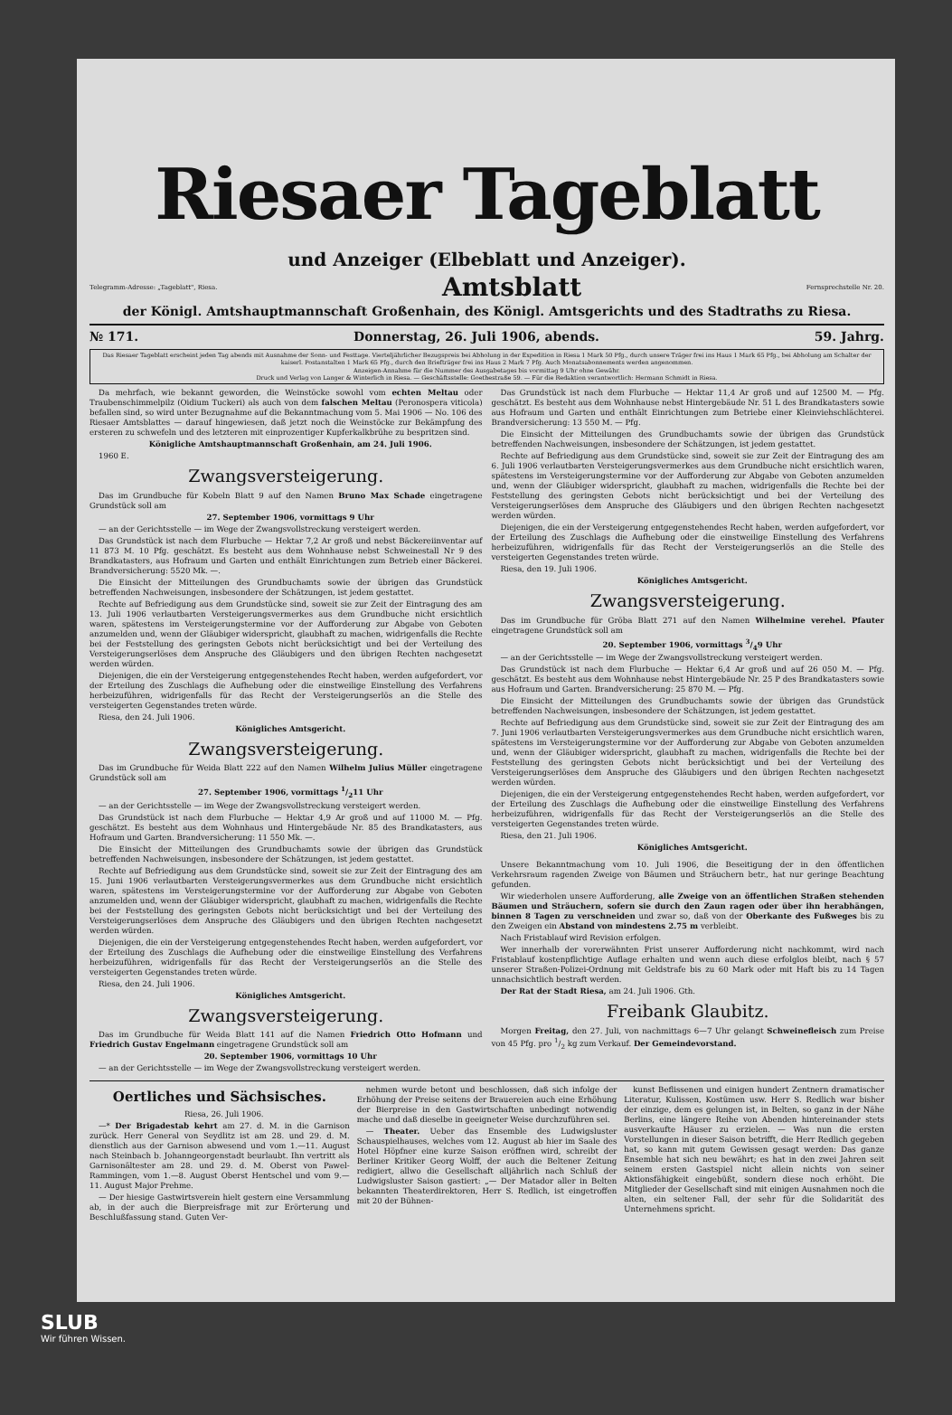Riesaer Tageblatt
und Anzeiger (Elbeblatt und Anzeiger).
Telegramm-Adresse: „Tageblatt", Riesa. Amtsblatt Fernsprechstelle Nr. 20.
der Königl. Amtshauptmannschaft Großenhain, des Königl. Amtsgerichts und des Stadtraths zu Riesa.
№ 171. Donnerstag, 26. Juli 1906, abends. 59. Jahrg.
Das Riesaer Tageblatt erscheint jeden Tag abends mit Ausnahme der Sonn- und Festtage. Vierteljährlicher Bezugspreis bei Abholung in der Expedition in Riesa 1 Mark 50 Pfg., durch unsere Träger frei ins Haus 1 Mark 65 Pfg., bei Abholung am Schalter der kaiserl. Postanstalten 1 Mark 65 Pfg., durch den Briefträger frei ins Haus 2 Mark 7 Pfg. Auch Monatsabonnements werden angenommen.
Anzeigen-Annahme für die Nummer des Ausgabetages bis vormittag 9 Uhr ohne Gewähr.
Druck und Verlag von Langer & Winterlich in Riesa. — Geschäftsstelle: Goethestraße 59. — Für die Redaktion verantwortlich: Hermann Schmidt in Riesa.
Da mehrfach, wie bekannt geworden, die Weinstöcke sowohl vom echten Meltau oder Traubenschimmelpilz (Oidium Tuckeri) als auch von dem falschen Meltau (Peronospera viticola) befallen sind, so wird unter Bezugnahme auf die Bekanntmachung vom 5. Mai 1906 — No. 106 des Riesaer Amtsblattes — darauf hingewiesen, daß jetzt noch die Weinstöcke zur Bekämpfung des ersteren zu schwefeln und des letzteren mit einprozentiger Kupferkalkbrühe zu bespritzen sind.
Königliche Amtshauptmannschaft Großenhain, am 24. Juli 1906.
1960 E.
Zwangsversteigerung.
Das im Grundbuche für Kobeln Blatt 9 auf den Namen Bruno Max Schade eingetragene Grundstück soll am
27. September 1906, vormittags 9 Uhr
— an der Gerichtsstelle — im Wege der Zwangsvollstreckung versteigert werden.
Das Grundstück ist nach dem Flurbuche — Hektar 7,2 Ar groß und nebst Bäckereiinventar auf 11 873 M. 10 Pfg. geschätzt. Es besteht aus dem Wohnhause nebst Schweinestall Nr 9 des Brandkatasters, aus Hofraum und Garten und enthält Einrichtungen zum Betrieb einer Bäckerei. Brandversicherung: 5520 Mk. —.
Die Einsicht der Mitteilungen des Grundbuchamts sowie der übrigen das Grundstück betreffenden Nachweisungen, insbesondere der Schätzungen, ist jedem gestattet.
Rechte auf Befriedigung aus dem Grundstücke sind, soweit sie zur Zeit der Eintragung des am 13. Juli 1906 verlautbarten Versteigerungsvermerkes aus dem Grundbuche nicht ersichtlich waren, spätestens im Versteigerungstermine vor der Aufforderung zur Abgabe von Geboten anzumelden und, wenn der Gläubiger widerspricht, glaubhaft zu machen, widrigenfalls die Rechte bei der Feststellung des geringsten Gebots nicht berücksichtigt und bei der Verteilung des Versteigerungserlöses dem Anspruche des Gläubigers und den übrigen Rechten nachgesetzt werden würden.
Diejenigen, die ein der Versteigerung entgegenstehendes Recht haben, werden aufgefordert, vor der Erteilung des Zuschlags die Aufhebung oder die einstweilige Einstellung des Verfahrens herbeizuführen, widrigenfalls für das Recht der Versteigerungserlös an die Stelle des versteigerten Gegenstandes treten würde.
Riesa, den 24. Juli 1906.
Königliches Amtsgericht.
Zwangsversteigerung.
Das im Grundbuche für Weida Blatt 222 auf den Namen Wilhelm Julius Müller eingetragene Grundstück soll am
27. September 1906, vormittags 1/211 Uhr
— an der Gerichtsstelle — im Wege der Zwangsvollstreckung versteigert werden.
Das Grundstück ist nach dem Flurbuche — Hektar 4,9 Ar groß und auf 11000 M. — Pfg. geschätzt. Es besteht aus dem Wohnhaus und Hintergebäude Nr. 85 des Brandkatasters, aus Hofraum und Garten. Brandversicherung: 11 550 Mk. —.
Die Einsicht der Mitteilungen des Grundbuchamts sowie der übrigen das Grundstück betreffenden Nachweisungen, insbesondere der Schätzungen, ist jedem gestattet.
Rechte auf Befriedigung aus dem Grundstücke sind, soweit sie zur Zeit der Eintragung des am 15. Juni 1906 verlautbarten Versteigerungsvermerkes aus dem Grundbuche nicht ersichtlich waren, spätestens im Versteigerungstermine vor der Aufforderung zur Abgabe von Geboten anzumelden und, wenn der Gläubiger widerspricht, glaubhaft zu machen, widrigenfalls die Rechte bei der Feststellung des geringsten Gebots nicht berücksichtigt und bei der Verteilung des Versteigerungserlöses dem Anspruche des Gläubigers und den übrigen Rechten nachgesetzt werden würden.
Diejenigen, die ein der Versteigerung entgegenstehendes Recht haben, werden aufgefordert, vor der Erteilung des Zuschlags die Aufhebung oder die einstweilige Einstellung des Verfahrens herbeizuführen, widrigenfalls für das Recht der Versteigerungserlös an die Stelle des versteigerten Gegenstandes treten würde.
Riesa, den 24. Juli 1906.
Königliches Amtsgericht.
Zwangsversteigerung.
Das im Grundbuche für Weida Blatt 141 auf die Namen Friedrich Otto Hofmann und Friedrich Gustav Engelmann eingetragene Grundstück soll am
20. September 1906, vormittags 10 Uhr
— an der Gerichtsstelle — im Wege der Zwangsvollstreckung versteigert werden.
Das Grundstück ist nach dem Flurbuche — Hektar 11,4 Ar groß und auf 12500 M. — Pfg. geschätzt. Es besteht aus dem Wohnhause nebst Hintergebäude Nr. 51 L des Brandkatasters sowie aus Hofraum und Garten und enthält Einrichtungen zum Betriebe einer Kleinviehschlächterei. Brandversicherung: 13 550 M. — Pfg.
Die Einsicht der Mitteilungen des Grundbuchamts sowie der übrigen das Grundstück betreffenden Nachweisungen, insbesondere der Schätzungen, ist jedem gestattet.
Rechte auf Befriedigung aus dem Grundstücke sind, soweit sie zur Zeit der Eintragung des am 6. Juli 1906 verlautbarten Versteigerungsvermerkes aus dem Grundbuche nicht ersichtlich waren, spätestens im Versteigerungstermine vor der Aufforderung zur Abgabe von Geboten anzumelden und, wenn der Gläubiger widerspricht, glaubhaft zu machen, widrigenfalls die Rechte bei der Feststellung des geringsten Gebots nicht berücksichtigt und bei der Verteilung des Versteigerungserlöses dem Anspruche des Gläubigers und den übrigen Rechten nachgesetzt werden würden.
Diejenigen, die ein der Versteigerung entgegenstehendes Recht haben, werden aufgefordert, vor der Erteilung des Zuschlags die Aufhebung oder die einstweilige Einstellung des Verfahrens herbeizuführen, widrigenfalls für das Recht der Versteigerungserlös an die Stelle des versteigerten Gegenstandes treten würde.
Riesa, den 19. Juli 1906.
Königliches Amtsgericht.
Zwangsversteigerung.
Das im Grundbuche für Gröba Blatt 271 auf den Namen Wilhelmine verehel. Pfauter eingetragene Grundstück soll am
20. September 1906, vormittags 3/49 Uhr
— an der Gerichtsstelle — im Wege der Zwangsvollstreckung versteigert werden.
Das Grundstück ist nach dem Flurbuche — Hektar 6,4 Ar groß und auf 26 050 M. — Pfg. geschätzt. Es besteht aus dem Wohnhause nebst Hintergebäude Nr. 25 P des Brandkatasters sowie aus Hofraum und Garten. Brandversicherung: 25 870 M. — Pfg.
Die Einsicht der Mitteilungen des Grundbuchamts sowie der übrigen das Grundstück betreffenden Nachweisungen, insbesondere der Schätzungen, ist jedem gestattet.
Rechte auf Befriedigung aus dem Grundstücke sind, soweit sie zur Zeit der Eintragung des am 7. Juni 1906 verlautbarten Versteigerungsvermerkes aus dem Grundbuche nicht ersichtlich waren, spätestens im Versteigerungstermine vor der Aufforderung zur Abgabe von Geboten anzumelden und, wenn der Gläubiger widerspricht, glaubhaft zu machen, widrigenfalls die Rechte bei der Feststellung des geringsten Gebots nicht berücksichtigt und bei der Verteilung des Versteigerungserlöses dem Anspruche des Gläubigers und den übrigen Rechten nachgesetzt werden würden.
Diejenigen, die ein der Versteigerung entgegenstehendes Recht haben, werden aufgefordert, vor der Erteilung des Zuschlags die Aufhebung oder die einstweilige Einstellung des Verfahrens herbeizuführen, widrigenfalls für das Recht der Versteigerungserlös an die Stelle des versteigerten Gegenstandes treten würde.
Riesa, den 21. Juli 1906.
Königliches Amtsgericht.
Unsere Bekanntmachung vom 10. Juli 1906, die Beseitigung der in den öffentlichen Verkehrsraum ragenden Zweige von Bäumen und Sträuchern betr., hat nur geringe Beachtung gefunden.
Wir wiederholen unsere Aufforderung, alle Zweige von an öffentlichen Straßen stehenden Bäumen und Sträuchern, sofern sie durch den Zaun ragen oder über ihn herabhängen, binnen 8 Tagen zu verschneiden und zwar so, daß von der Oberkante des Fußweges bis zu den Zweigen ein Abstand von mindestens 2.75 m verbleibt.
Nach Fristablauf wird Revision erfolgen.
Wer innerhalb der vorerwähnten Frist unserer Aufforderung nicht nachkommt, wird nach Fristablauf kostenpflichtige Auflage erhalten und wenn auch diese erfolglos bleibt, nach § 57 unserer Straßen-Polizei-Ordnung mit Geldstrafe bis zu 60 Mark oder mit Haft bis zu 14 Tagen unnachsichtlich bestraft werden.
Der Rat der Stadt Riesa, am 24. Juli 1906. Gth.
Freibank Glaubitz.
Morgen Freitag, den 27. Juli, von nachmittags 6—7 Uhr gelangt Schweinefleisch zum Preise von 45 Pfg. pro 1/2 kg zum Verkauf. Der Gemeindevorstand.
Oertliches und Sächsisches.
Riesa, 26. Juli 1906.
—* Der Brigadestab kehrt am 27. d. M. in die Garnison zurück. Herr General von Seydlitz ist am 28. und 29. d. M. dienstlich aus der Garnison abwesend und vom 1.—11. August nach Steinbach b. Johanngeorgenstadt beurlaubt. Ihn vertritt als Garnisonältester am 28. und 29. d. M. Oberst von Pawel-Rammingen, vom 1.—8. August Oberst Hentschel und vom 9.—11. August Major Prehme.
— Der hiesige Gastwirtsverein hielt gestern eine Versammlung ab, in der auch die Bierpreisfrage mit zur Erörterung und Beschlußfassung stand. Guten Ver-
nehmen wurde betont und beschlossen, daß sich infolge der Erhöhung der Preise seitens der Brauereien auch eine Erhöhung der Bierpreise in den Gastwirtschaften unbedingt notwendig mache und daß dieselbe in geeigneter Weise durchzuführen sei.
— Theater. Ueber das Ensemble des Ludwigsluster Schauspielhauses, welches vom 12. August ab hier im Saale des Hotel Höpfner eine kurze Saison eröffnen wird, schreibt der Berliner Kritiker Georg Wolff, der auch die Beltener Zeitung redigiert, allwo die Gesellschaft alljährlich nach Schluß der Ludwigsluster Saison gastiert: „— Der Matador aller in Belten bekannten Theaterdirektoren, Herr S. Redlich, ist eingetroffen mit 20 der Bühnen-
kunst Beflissenen und einigen hundert Zentnern dramatischer Literatur, Kulissen, Kostümen usw. Herr S. Redlich war bisher der einzige, dem es gelungen ist, in Belten, so ganz in der Nähe Berlins, eine längere Reihe von Abenden hintereinander stets ausverkaufte Häuser zu erzielen. — Was nun die ersten Vorstellungen in dieser Saison betrifft, die Herr Redlich gegeben hat, so kann mit gutem Gewissen gesagt werden: Das ganze Ensemble hat sich neu bewährt; es hat in den zwei Jahren seit seinem ersten Gastspiel nicht allein nichts von seiner Aktionsfähigkeit eingebüßt, sondern diese noch erhöht. Die Mitglieder der Gesellschaft sind mit einigen Ausnahmen noch die alten, ein seltener Fall, der sehr für die Solidarität des Unternehmens spricht.
SLUB
Wir führen Wissen.